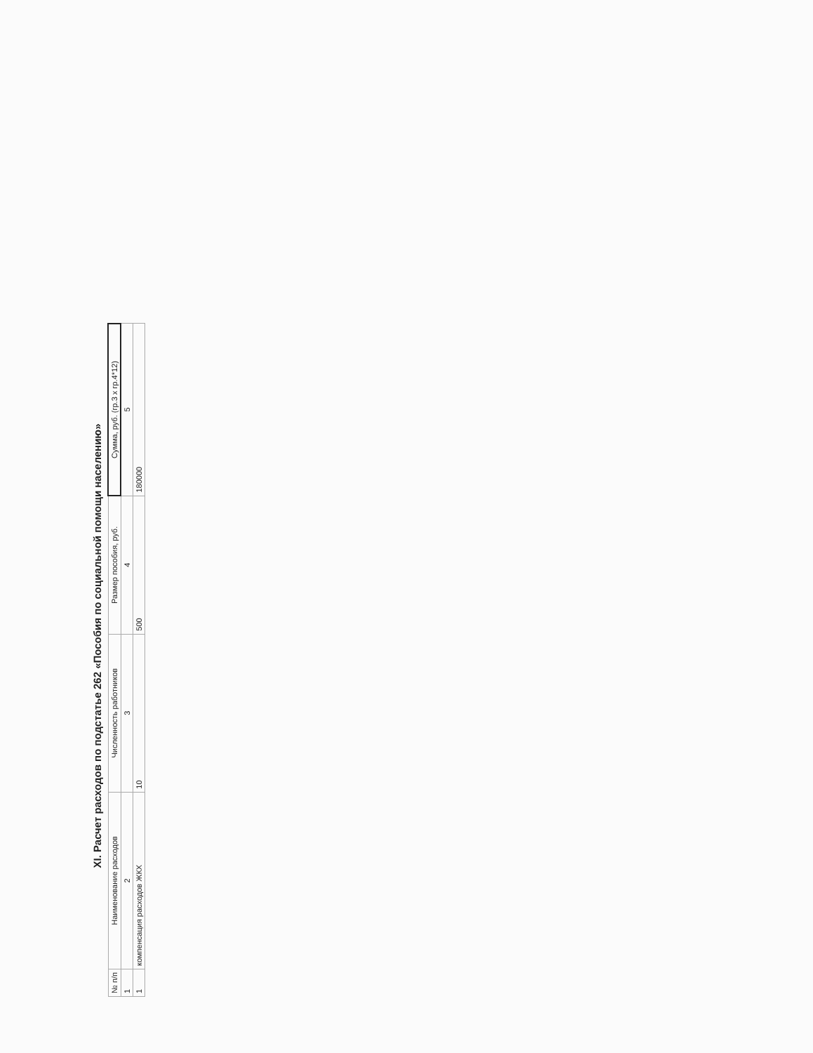XI. Расчет расходов по подстатье 262 «Пособия по социальной помощи населению»
| № п/п | Наименование расходов | Численность работников | Размер пособия, руб. | Сумма, руб. (гр.3 х гр.4*12) |
| --- | --- | --- | --- | --- |
| 1 | 2 | 3 | 4 | 5 |
| 1 | компенсация расходов ЖКХ | 10 | 500 | 180000 |